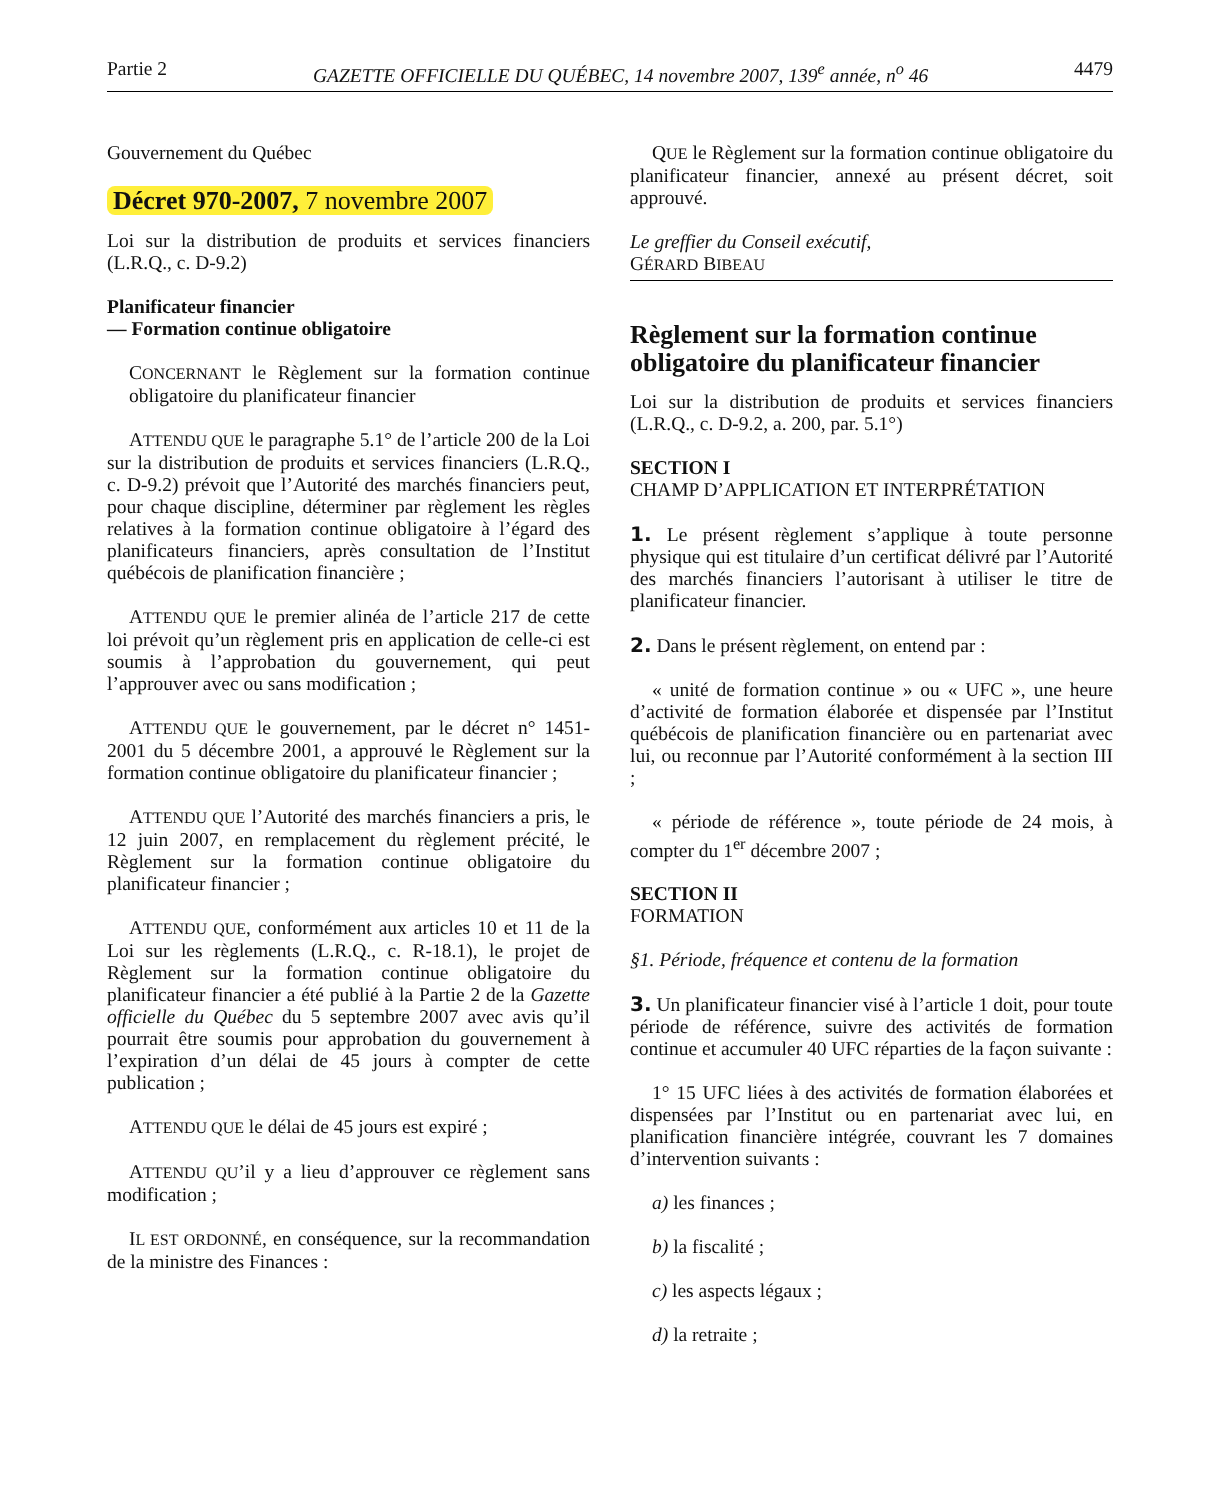Partie 2 GAZETTE OFFICIELLE DU QUÉBEC, 14 novembre 2007, 139<sup>e</sup> année, n<sup>o</sup> 46 4479
Gouvernement du Québec
Décret 970-2007, 7 novembre 2007
Loi sur la distribution de produits et services financiers (L.R.Q., c. D-9.2)
Planificateur financier
— Formation continue obligatoire
CONCERNANT le Règlement sur la formation continue obligatoire du planificateur financier
ATTENDU QUE le paragraphe 5.1° de l’article 200 de la Loi sur la distribution de produits et services financiers (L.R.Q., c. D-9.2) prévoit que l’Autorité des marchés financiers peut, pour chaque discipline, déterminer par règlement les règles relatives à la formation continue obligatoire à l’égard des planificateurs financiers, après consultation de l’Institut québécois de planification financière ;
ATTENDU QUE le premier alinéa de l’article 217 de cette loi prévoit qu’un règlement pris en application de celle-ci est soumis à l’approbation du gouvernement, qui peut l’approuver avec ou sans modification ;
ATTENDU QUE le gouvernement, par le décret n° 1451-2001 du 5 décembre 2001, a approuvé le Règlement sur la formation continue obligatoire du planificateur financier ;
ATTENDU QUE l’Autorité des marchés financiers a pris, le 12 juin 2007, en remplacement du règlement précité, le Règlement sur la formation continue obligatoire du planificateur financier ;
ATTENDU QUE, conformément aux articles 10 et 11 de la Loi sur les règlements (L.R.Q., c. R-18.1), le projet de Règlement sur la formation continue obligatoire du planificateur financier a été publié à la Partie 2 de la Gazette officielle du Québec du 5 septembre 2007 avec avis qu’il pourrait être soumis pour approbation du gouvernement à l’expiration d’un délai de 45 jours à compter de cette publication ;
ATTENDU QUE le délai de 45 jours est expiré ;
ATTENDU QU’il y a lieu d’approuver ce règlement sans modification ;
IL EST ORDONNÉ, en conséquence, sur la recommandation de la ministre des Finances :
QUE le Règlement sur la formation continue obligatoire du planificateur financier, annexé au présent décret, soit approuvé.
Le greffier du Conseil exécutif,
GÉRARD BIBEAU
Règlement sur la formation continue obligatoire du planificateur financier
Loi sur la distribution de produits et services financiers (L.R.Q., c. D-9.2, a. 200, par. 5.1°)
SECTION I
CHAMP D’APPLICATION ET INTERPRÉTATION
1. Le présent règlement s’applique à toute personne physique qui est titulaire d’un certificat délivré par l’Autorité des marchés financiers l’autorisant à utiliser le titre de planificateur financier.
2. Dans le présent règlement, on entend par :
« unité de formation continue » ou « UFC », une heure d’activité de formation élaborée et dispensée par l’Institut québécois de planification financière ou en partenariat avec lui, ou reconnue par l’Autorité conformément à la section III ;
« période de référence », toute période de 24 mois, à compter du 1<sup>er</sup> décembre 2007 ;
SECTION II
FORMATION
§1. Période, fréquence et contenu de la formation
3. Un planificateur financier visé à l’article 1 doit, pour toute période de référence, suivre des activités de formation continue et accumuler 40 UFC réparties de la façon suivante :
1° 15 UFC liées à des activités de formation élaborées et dispensées par l’Institut ou en partenariat avec lui, en planification financière intégrée, couvrant les 7 domaines d’intervention suivants :
a) les finances ;
b) la fiscalité ;
c) les aspects légaux ;
d) la retraite ;